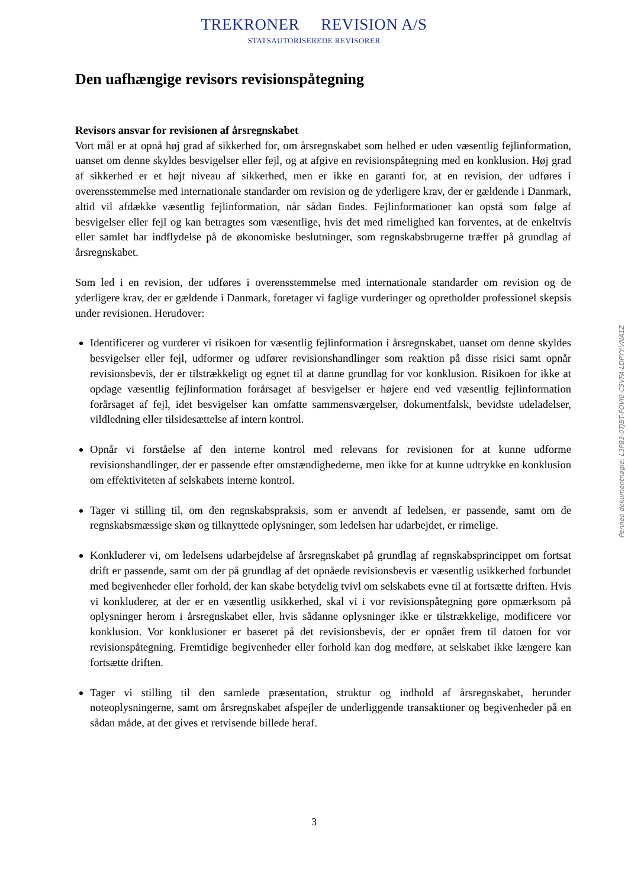TREKRONER REVISION A/S
STATSAUTORISEREDE REVISORER
Den uafhængige revisors revisionspåtegning
Revisors ansvar for revisionen af årsregnskabet
Vort mål er at opnå høj grad af sikkerhed for, om årsregnskabet som helhed er uden væsentlig fejlinformation, uanset om denne skyldes besvigelser eller fejl, og at afgive en revisionspåtegning med en konklusion. Høj grad af sikkerhed er et højt niveau af sikkerhed, men er ikke en garanti for, at en revision, der udføres i overensstemmelse med internationale standarder om revision og de yderligere krav, der er gældende i Danmark, altid vil afdække væsentlig fejlinformation, når sådan findes. Fejlinformationer kan opstå som følge af besvigelser eller fejl og kan betragtes som væsentlige, hvis det med rimelighed kan forventes, at de enkeltvis eller samlet har indflydelse på de økonomiske beslutninger, som regnskabsbrugerne træffer på grundlag af årsregnskabet.
Som led i en revision, der udføres i overensstemmelse med internationale standarder om revision og de yderligere krav, der er gældende i Danmark, foretager vi faglige vurderinger og opretholder professionel skepsis under revisionen. Herudover:
Identificerer og vurderer vi risikoen for væsentlig fejlinformation i årsregnskabet, uanset om denne skyldes besvigelser eller fejl, udformer og udfører revisionshandlinger som reaktion på disse risici samt opnår revisionsbevis, der er tilstrækkeligt og egnet til at danne grundlag for vor konklusion. Risikoen for ikke at opdage væsentlig fejlinformation forårsaget af besvigelser er højere end ved væsentlig fejlinformation forårsaget af fejl, idet besvigelser kan omfatte sammensværgelser, dokumentfalsk, bevidste udeladelser, vildledning eller tilsidesættelse af intern kontrol.
Opnår vi forståelse af den interne kontrol med relevans for revisionen for at kunne udforme revisionshandlinger, der er passende efter omstændighederne, men ikke for at kunne udtrykke en konklusion om effektiviteten af selskabets interne kontrol.
Tager vi stilling til, om den regnskabspraksis, som er anvendt af ledelsen, er passende, samt om de regnskabsmæssige skøn og tilknyttede oplysninger, som ledelsen har udarbejdet, er rimelige.
Konkluderer vi, om ledelsens udarbejdelse af årsregnskabet på grundlag af regnskabsprincippet om fortsat drift er passende, samt om der på grundlag af det opnåede revisionsbevis er væsentlig usikkerhed forbundet med begivenheder eller forhold, der kan skabe betydelig tvivl om selskabets evne til at fortsætte driften. Hvis vi konkluderer, at der er en væsentlig usikkerhed, skal vi i vor revisionspåtegning gøre opmærksom på oplysninger herom i årsregnskabet eller, hvis sådanne oplysninger ikke er tilstrækkelige, modificere vor konklusion. Vor konklusioner er baseret på det revisionsbevis, der er opnået frem til datoen for vor revisionspåtegning. Fremtidige begivenheder eller forhold kan dog medføre, at selskabet ikke længere kan fortsætte driften.
Tager vi stilling til den samlede præsentation, struktur og indhold af årsregnskabet, herunder noteoplysningerne, samt om årsregnskabet afspejler de underliggende transaktioner og begivenheder på en sådan måde, at der gives et retvisende billede heraf.
Penneo dokumentnøgle: L3P83-0TJBT-FOVI0-C5VFA-LDPYY-VNA1Z
3